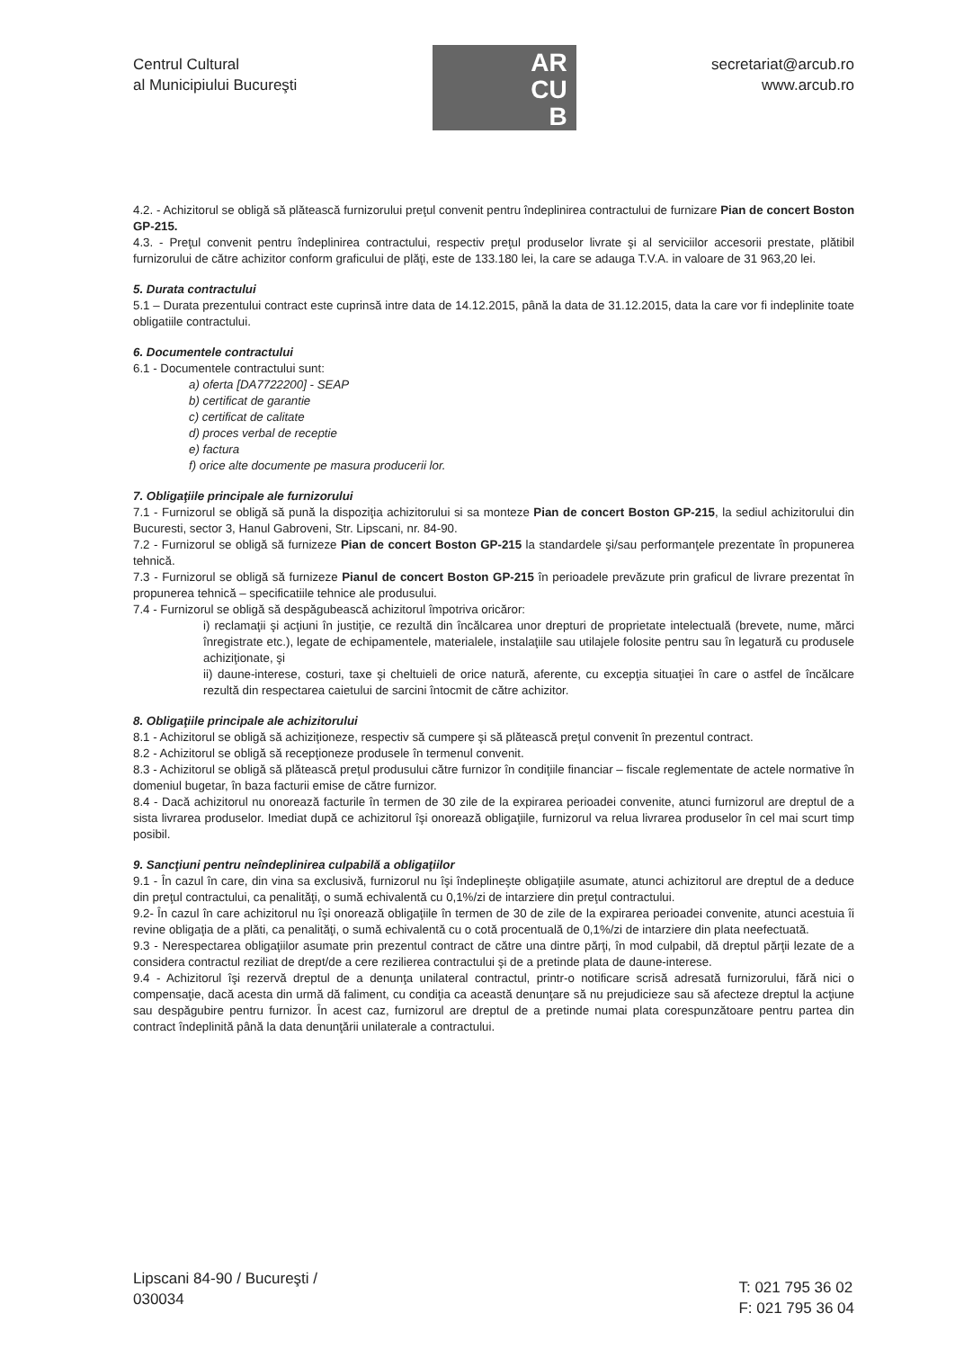Centrul Cultural
al Municipiului Bucureşti
AR
CU
B
secretariat@arcub.ro
www.arcub.ro
4.2. - Achizitorul se obligă să plătească furnizorului preţul convenit pentru îndeplinirea contractului de furnizare Pian de concert Boston GP-215.
4.3. - Preţul convenit pentru îndeplinirea contractului, respectiv preţul produselor livrate şi al serviciilor accesorii prestate, plătibil furnizorului de către achizitor conform graficului de plăţi, este de 133.180 lei, la care se adauga T.V.A. in valoare de 31 963,20 lei.
5. Durata contractului
5.1 – Durata prezentului contract este cuprinsă intre data de 14.12.2015, până la data de 31.12.2015, data la care vor fi indeplinite toate obligatiile contractului.
6. Documentele contractului
6.1 - Documentele contractului sunt:
a) oferta [DA7722200] - SEAP
b) certificat de garantie
c) certificat de calitate
d) proces verbal de receptie
e) factura
f) orice alte documente pe masura producerii lor.
7. Obligaţiile principale ale furnizorului
7.1 - Furnizorul se obligă să pună la dispoziţia achizitorului si sa monteze Pian de concert Boston GP-215, la sediul achizitorului din Bucuresti, sector 3, Hanul Gabroveni, Str. Lipscani, nr. 84-90.
7.2 - Furnizorul se obligă să furnizeze Pian de concert Boston GP-215 la standardele şi/sau performanţele prezentate în propunerea tehnică.
7.3 - Furnizorul se obligă să furnizeze Pianul de concert Boston GP-215 în perioadele prevăzute prin graficul de livrare prezentat în propunerea tehnică – specificatiile tehnice ale produsului.
7.4 - Furnizorul se obligă să despăgubească achizitorul împotriva oricăror:
i) reclamaţii şi acţiuni în justiţie, ce rezultă din încălcarea unor drepturi de proprietate intelectuală (brevete, nume, mărci înregistrate etc.), legate de echipamentele, materialele, instalaţiile sau utilajele folosite pentru sau în legatură cu produsele achiziţionate, şi
ii) daune-interese, costuri, taxe şi cheltuieli de orice natură, aferente, cu excepţia situaţiei în care o astfel de încălcare rezultă din respectarea caietului de sarcini întocmit de către achizitor.
8. Obligaţiile principale ale achizitorului
8.1 - Achizitorul se obligă să achiziţioneze, respectiv să cumpere şi să plătească preţul convenit în prezentul contract.
8.2 - Achizitorul se obligă să recepţioneze produsele în termenul convenit.
8.3 - Achizitorul se obligă să plătească preţul produsului către furnizor în condiţiile financiar – fiscale reglementate de actele normative în domeniul bugetar, în baza facturii emise de către furnizor.
8.4 - Dacă achizitorul nu onorează facturile în termen de 30 zile de la expirarea perioadei convenite, atunci furnizorul are dreptul de a sista livrarea produselor. Imediat după ce achizitorul îşi onorează obligaţiile, furnizorul va relua livrarea produselor în cel mai scurt timp posibil.
9. Sancţiuni pentru neîndeplinirea culpabilă a obligaţiilor
9.1 - În cazul în care, din vina sa exclusivă, furnizorul nu îşi îndeplineşte obligaţiile asumate, atunci achizitorul are dreptul de a deduce din preţul contractului, ca penalităţi, o sumă echivalentă cu 0,1%/zi de intarziere din preţul contractului.
9.2- În cazul în care achizitorul nu îşi onorează obligaţiile în termen de 30 de zile de la expirarea perioadei convenite, atunci acestuia îi revine obligaţia de a plăti, ca penalităţi, o sumă echivalentă cu o cotă procentuală de 0,1%/zi de intarziere din plata neefectuată.
9.3 - Nerespectarea obligaţiilor asumate prin prezentul contract de către una dintre părţi, în mod culpabil, dă dreptul părţii lezate de a considera contractul reziliat de drept/de a cere rezilierea contractului şi de a pretinde plata de daune-interese.
9.4 - Achizitorul îşi rezervă dreptul de a denunţa unilateral contractul, printr-o notificare scrisă adresată furnizorului, fără nici o compensaţie, dacă acesta din urmă dă faliment, cu condiţia ca această denunţare să nu prejudicieze sau să afecteze dreptul la acţiune sau despăgubire pentru furnizor. În acest caz, furnizorul are dreptul de a pretinde numai plata corespunzătoare pentru partea din contract îndeplinită până la data denunţării unilaterale a contractului.
Lipscani 84-90 / Bucureşti /
030034
T: 021 795 36 02
F: 021 795 36 04